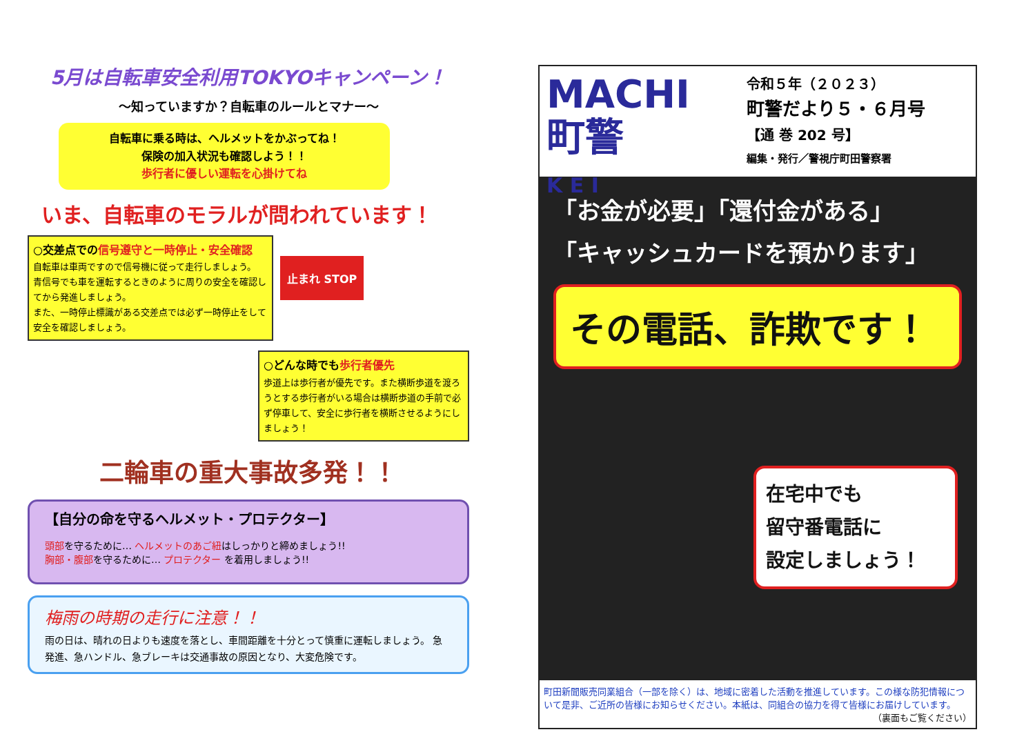5月は自転車安全利用TOKYOキャンペーン！
〜知っていますか？自転車のルールとマナー〜
自転車に乗る時は、ヘルメットをかぶってね！
保険の加入状況も確認しよう！！
歩行者に優しい運転を心掛けてね
いま、自転車のモラルが問われています！
○交差点での信号遵守と一時停止・安全確認
自転車は車両ですので信号機に従って走行しましょう。
青信号でも車を運転するときのように周りの安全を確認してから発進しましょう。
また、一時停止標識がある交差点では必ず一時停止をして安全を確認しましょう。
止まれ STOP
○どんな時でも歩行者優先
歩道上は歩行者が優先です。また横断歩道を渡ろうとする歩行者がいる場合は横断歩道の手前で必ず停車して、安全に歩行者を横断させるようにしましょう！
二輪車の重大事故多発！！
【自分の命を守るヘルメット・プロテクター】
頭部を守るために… ヘルメットのあご紐はしっかりと締めましょう!!
胸部・腹部を守るために… プロテクター を着用しましょう!!
梅雨の時期の走行に注意！！
雨の日は、晴れの日よりも速度を落とし、車間距離を十分とって慎重に運転しましょう。 急発進、急ハンドル、急ブレーキは交通事故の原因となり、大変危険です。
MACHI
町警
K E I
令和５年（２０２３）
町警だより５・６月号
【通 巻 202 号】
編集・発行／警視庁町田警察署
「お金が必要」「還付金がある」
「キャッシュカードを預かります」
その電話、詐欺です！
在宅中でも
留守番電話に
設定しましょう！
町田新聞販売同業組合（一部を除く）は、地域に密着した活動を推進しています。この様な防犯情報について是非、ご近所の皆様にお知らせください。本紙は、同組合の協力を得て皆様にお届けしています。
（裏面もご覧ください）